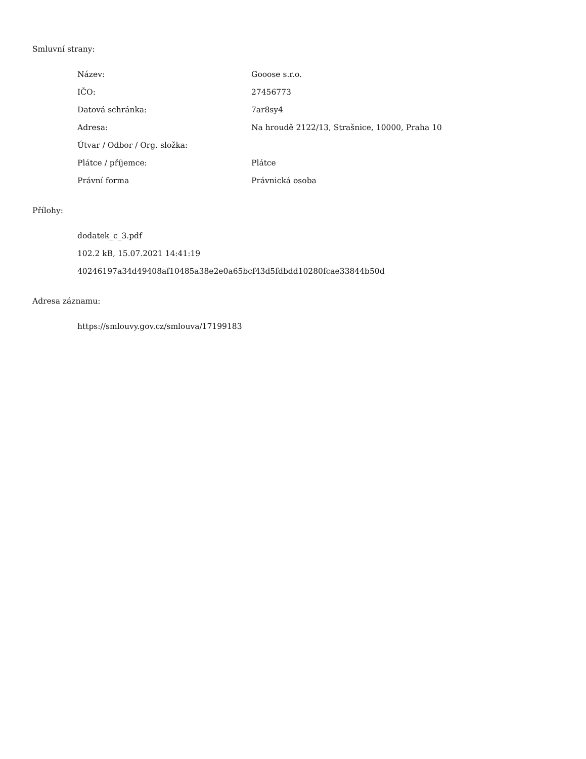Smluvní strany:
| Název: | Gooose s.r.o. |
| IČO: | 27456773 |
| Datová schránka: | 7ar8sy4 |
| Adresa: | Na hroudě 2122/13, Strašnice, 10000, Praha 10 |
| Útvar / Odbor / Org. složka: | |
| Plátce / příjemce: | Plátce |
| Právní forma | Právnická osoba |
Přílohy:
dodatek_c_3.pdf
102.2 kB, 15.07.2021 14:41:19
40246197a34d49408af10485a38e2e0a65bcf43d5fdbdd10280fcae33844b50d
Adresa záznamu:
https://smlouvy.gov.cz/smlouva/17199183